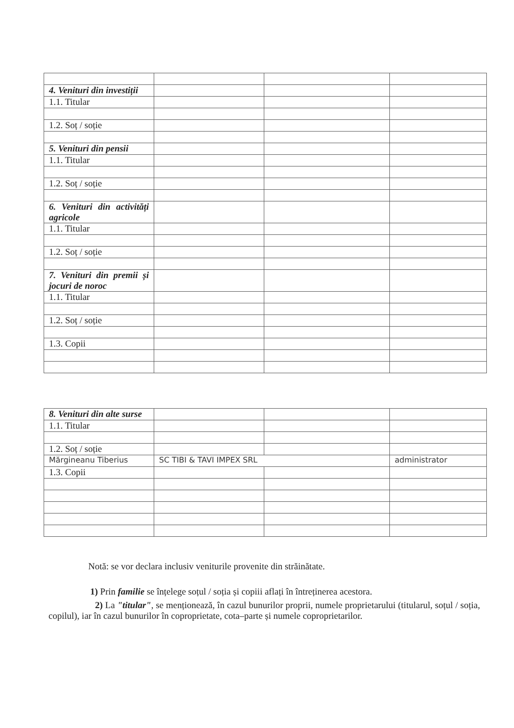| 4. Venituri din investiții | | | |
| 1.1. Titular | | | |
| 1.2. Soț / soție | | | |
| 5. Venituri din pensii | | | |
| 1.1. Titular | | | |
| 1.2. Soț / soție | | | |
| 6. Venituri din activități agricole | | | |
| 1.1. Titular | | | |
| 1.2. Soț / soție | | | |
| 7. Venituri din premii și jocuri de noroc | | | |
| 1.1. Titular | | | |
| 1.2. Soț / soție | | | |
| 1.3. Copii | | | |
| 8. Venituri din alte surse | | | |
| 1.1. Titular | | | |
| 1.2. Soț / soție | | | |
| Mărgineanu Tiberius | SC TIBI & TAVI IMPEX SRL | | administrator |
| 1.3. Copii | | | |
Notă: se vor declara inclusiv veniturile provenite din străinătate.
1) Prin familie se înțelege soțul / soția și copiii aflați în întreținerea acestora.
2) La "titular", se menționează, în cazul bunurilor proprii, numele proprietarului (titularul, soțul / soția, copilul), iar în cazul bunurilor în coproprietate, cota–parte și numele coproprietarilor.